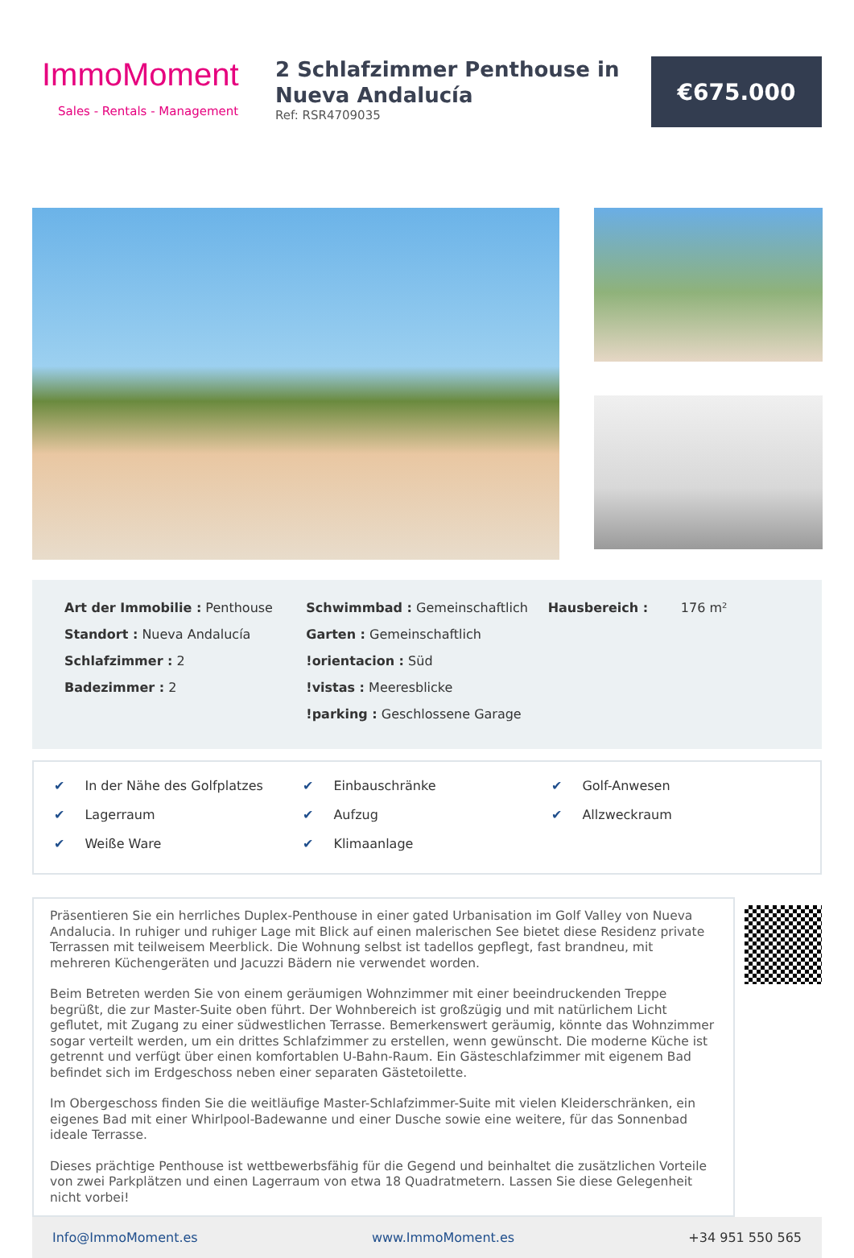ImmoMoment
Sales - Rentals - Management
2 Schlafzimmer Penthouse in Nueva Andalucía
Ref: RSR4709035
€675.000
Art der Immobilie : Penthouse
Standort : Nueva Andalucía
Schlafzimmer : 2
Badezimmer : 2
Schwimmbad : Gemeinschaftlich
Garten : Gemeinschaftlich
!orientacion : Süd
!vistas : Meeresblicke
!parking : Geschlossene Garage
Hausbereich : 176 m²
✔ In der Nähe des Golfplatzes
✔ Einbauschränke
✔ Golf-Anwesen
✔ Lagerraum
✔ Aufzug
✔ Allzweckraum
✔ Weiße Ware
✔ Klimaanlage
Präsentieren Sie ein herrliches Duplex-Penthouse in einer gated Urbanisation im Golf Valley von Nueva Andalucia. In ruhiger und ruhiger Lage mit Blick auf einen malerischen See bietet diese Residenz private Terrassen mit teilweisem Meerblick. Die Wohnung selbst ist tadellos gepflegt, fast brandneu, mit mehreren Küchengeräten und Jacuzzi Bädern nie verwendet worden.
Beim Betreten werden Sie von einem geräumigen Wohnzimmer mit einer beeindruckenden Treppe begrüßt, die zur Master-Suite oben führt. Der Wohnbereich ist großzügig und mit natürlichem Licht geflutet, mit Zugang zu einer südwestlichen Terrasse. Bemerkenswert geräumig, könnte das Wohnzimmer sogar verteilt werden, um ein drittes Schlafzimmer zu erstellen, wenn gewünscht. Die moderne Küche ist getrennt und verfügt über einen komfortablen U-Bahn-Raum. Ein Gästeschlafzimmer mit eigenem Bad befindet sich im Erdgeschoss neben einer separaten Gästetoilette.
Im Obergeschoss finden Sie die weitläufige Master-Schlafzimmer-Suite mit vielen Kleiderschränken, ein eigenes Bad mit einer Whirlpool-Badewanne und einer Dusche sowie eine weitere, für das Sonnenbad ideale Terrasse.
Dieses prächtige Penthouse ist wettbewerbsfähig für die Gegend und beinhaltet die zusätzlichen Vorteile von zwei Parkplätzen und einen Lagerraum von etwa 18 Quadratmetern. Lassen Sie diese Gelegenheit nicht vorbei!
Info@ImmoMoment.es www.ImmoMoment.es +34 951 550 565